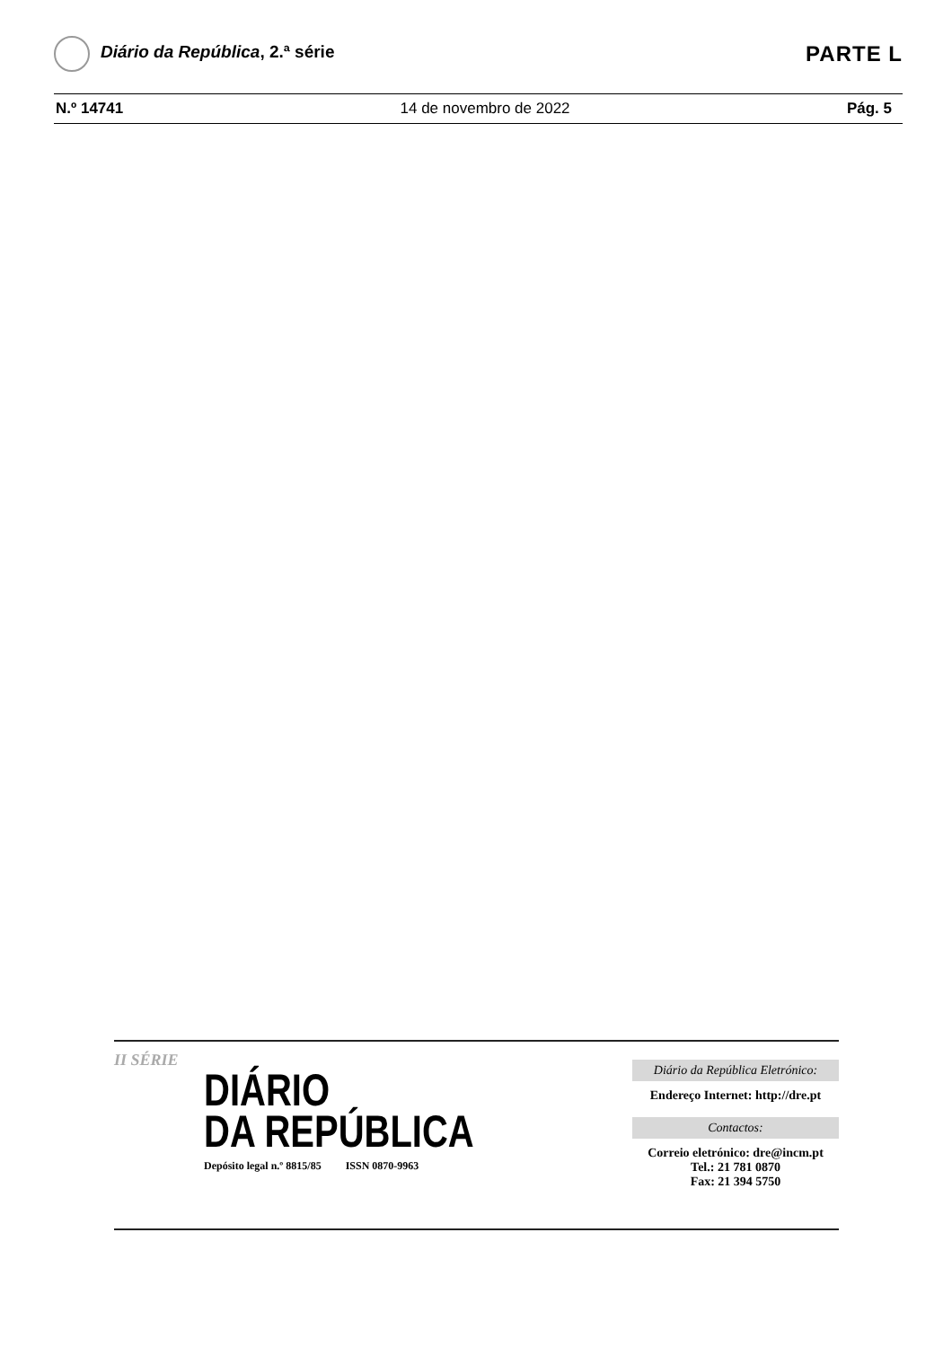Diário da República, 2.ª série
PARTE L
N.º 14741 14 de novembro de 2022 Pág. 5
II SÉRIE
DIÁRIO
DA REPÚBLICA
Depósito legal n.º 8815/85 ISSN 0870-9963
Diário da República Eletrónico:
Endereço Internet: http://dre.pt
Contactos:
Correio eletrónico: dre@incm.pt
Tel.: 21 781 0870
Fax: 21 394 5750